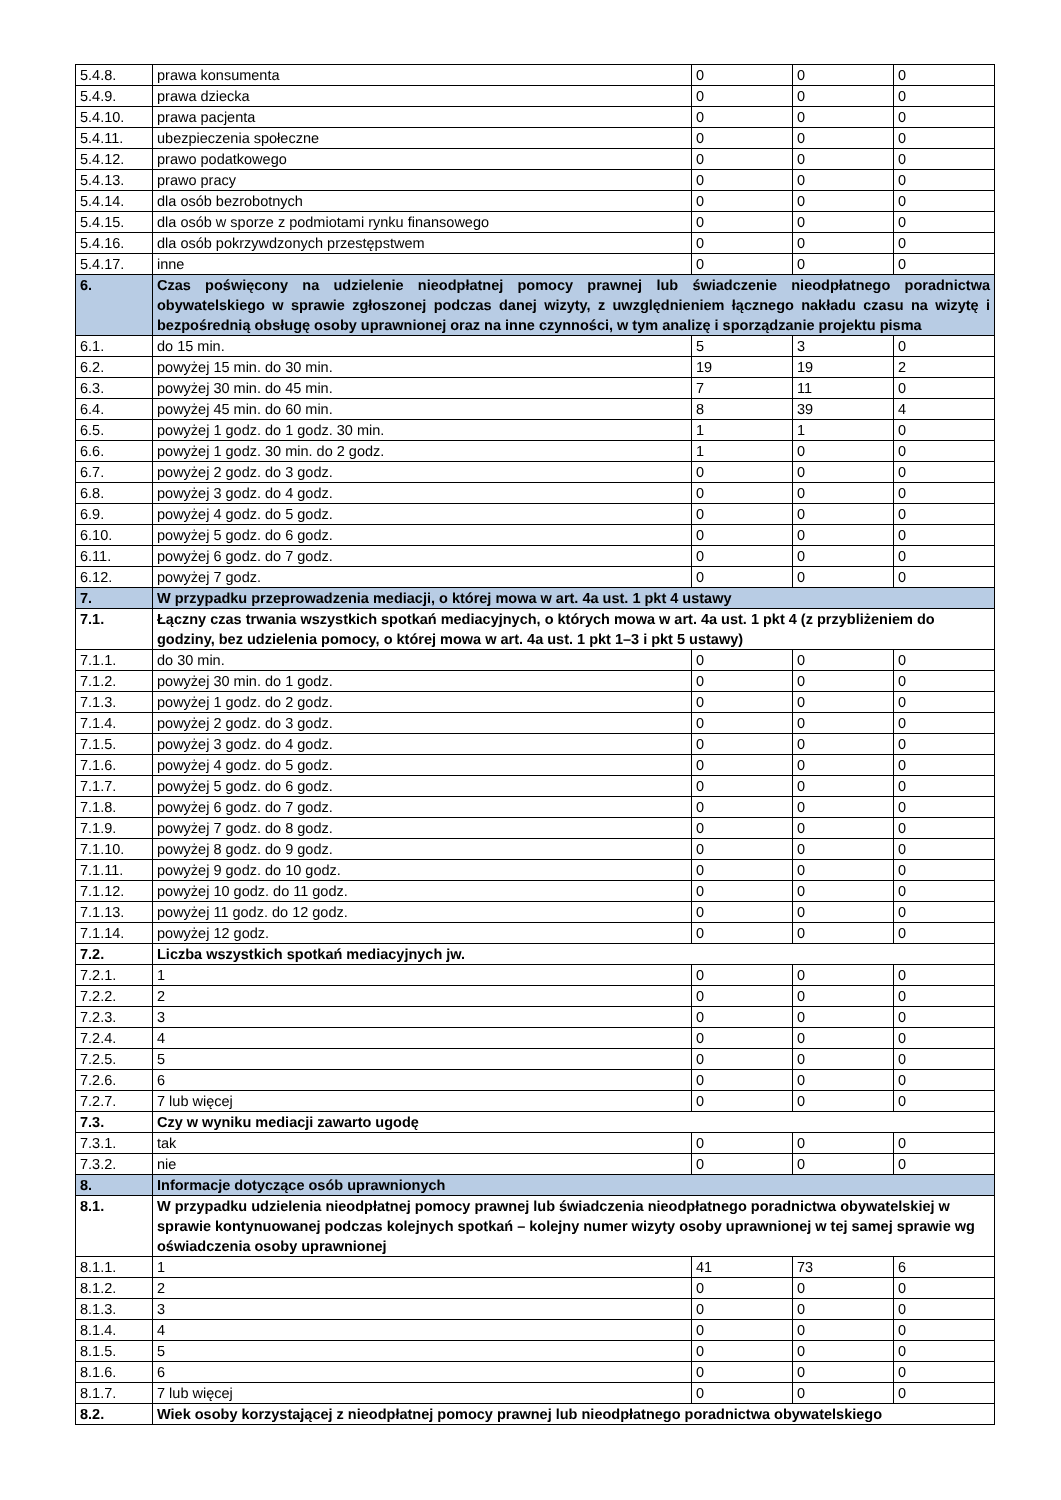| 5.4.8. | prawa konsumenta | 0 | 0 | 0 |
| 5.4.9. | prawa dziecka | 0 | 0 | 0 |
| 5.4.10. | prawa pacjenta | 0 | 0 | 0 |
| 5.4.11. | ubezpieczenia społeczne | 0 | 0 | 0 |
| 5.4.12. | prawo podatkowego | 0 | 0 | 0 |
| 5.4.13. | prawo pracy | 0 | 0 | 0 |
| 5.4.14. | dla osób bezrobotnych | 0 | 0 | 0 |
| 5.4.15. | dla osób w sporze z podmiotami rynku finansowego | 0 | 0 | 0 |
| 5.4.16. | dla osób pokrzywdzonych przestępstwem | 0 | 0 | 0 |
| 5.4.17. | inne | 0 | 0 | 0 |
| 6. | Czas poświęcony na udzielenie nieodpłatnej pomocy prawnej lub świadczenie nieodpłatnego poradnictwa obywatelskiego w sprawie zgłoszonej podczas danej wizyty, z uwzględnieniem łącznego nakładu czasu na wizytę i bezpośrednią obsługę osoby uprawnionej oraz na inne czynności, w tym analizę i sporządzanie projektu pisma | | | |
| 6.1. | do 15 min. | 5 | 3 | 0 |
| 6.2. | powyżej 15 min. do 30 min. | 19 | 19 | 2 |
| 6.3. | powyżej 30 min. do 45 min. | 7 | 11 | 0 |
| 6.4. | powyżej 45 min. do 60 min. | 8 | 39 | 4 |
| 6.5. | powyżej 1 godz. do 1 godz. 30 min. | 1 | 1 | 0 |
| 6.6. | powyżej 1 godz. 30 min. do 2 godz. | 1 | 0 | 0 |
| 6.7. | powyżej 2 godz. do 3 godz. | 0 | 0 | 0 |
| 6.8. | powyżej 3 godz. do 4 godz. | 0 | 0 | 0 |
| 6.9. | powyżej 4 godz. do 5 godz. | 0 | 0 | 0 |
| 6.10. | powyżej 5 godz. do 6 godz. | 0 | 0 | 0 |
| 6.11. | powyżej 6 godz. do 7 godz. | 0 | 0 | 0 |
| 6.12. | powyżej 7 godz. | 0 | 0 | 0 |
| 7. | W przypadku przeprowadzenia mediacji, o której mowa w art. 4a ust. 1 pkt 4 ustawy | | | |
| 7.1. | Łączny czas trwania wszystkich spotkań mediacyjnych, o których mowa w art. 4a ust. 1 pkt 4 (z przybliżeniem do godziny, bez udzielenia pomocy, o której mowa w art. 4a ust. 1 pkt 1–3 i pkt 5 ustawy) | | | |
| 7.1.1. | do 30 min. | 0 | 0 | 0 |
| 7.1.2. | powyżej 30 min. do 1 godz. | 0 | 0 | 0 |
| 7.1.3. | powyżej 1 godz. do 2 godz. | 0 | 0 | 0 |
| 7.1.4. | powyżej 2 godz. do 3 godz. | 0 | 0 | 0 |
| 7.1.5. | powyżej 3 godz. do 4 godz. | 0 | 0 | 0 |
| 7.1.6. | powyżej 4 godz. do 5 godz. | 0 | 0 | 0 |
| 7.1.7. | powyżej 5 godz. do 6 godz. | 0 | 0 | 0 |
| 7.1.8. | powyżej 6 godz. do 7 godz. | 0 | 0 | 0 |
| 7.1.9. | powyżej 7 godz. do 8 godz. | 0 | 0 | 0 |
| 7.1.10. | powyżej 8 godz. do 9 godz. | 0 | 0 | 0 |
| 7.1.11. | powyżej 9 godz. do 10 godz. | 0 | 0 | 0 |
| 7.1.12. | powyżej 10 godz. do 11 godz. | 0 | 0 | 0 |
| 7.1.13. | powyżej 11 godz. do 12 godz. | 0 | 0 | 0 |
| 7.1.14. | powyżej 12 godz. | 0 | 0 | 0 |
| 7.2. | Liczba wszystkich spotkań mediacyjnych jw. | | | |
| 7.2.1. | 1 | 0 | 0 | 0 |
| 7.2.2. | 2 | 0 | 0 | 0 |
| 7.2.3. | 3 | 0 | 0 | 0 |
| 7.2.4. | 4 | 0 | 0 | 0 |
| 7.2.5. | 5 | 0 | 0 | 0 |
| 7.2.6. | 6 | 0 | 0 | 0 |
| 7.2.7. | 7 lub więcej | 0 | 0 | 0 |
| 7.3. | Czy w wyniku mediacji zawarto ugodę | | | |
| 7.3.1. | tak | 0 | 0 | 0 |
| 7.3.2. | nie | 0 | 0 | 0 |
| 8. | Informacje dotyczące osób uprawnionych | | | |
| 8.1. | W przypadku udzielenia nieodpłatnej pomocy prawnej lub świadczenia nieodpłatnego poradnictwa obywatelskiej w sprawie kontynuowanej podczas kolejnych spotkań – kolejny numer wizyty osoby uprawnionej w tej samej sprawie wg oświadczenia osoby uprawnionej | | | |
| 8.1.1. | 1 | 41 | 73 | 6 |
| 8.1.2. | 2 | 0 | 0 | 0 |
| 8.1.3. | 3 | 0 | 0 | 0 |
| 8.1.4. | 4 | 0 | 0 | 0 |
| 8.1.5. | 5 | 0 | 0 | 0 |
| 8.1.6. | 6 | 0 | 0 | 0 |
| 8.1.7. | 7 lub więcej | 0 | 0 | 0 |
| 8.2. | Wiek osoby korzystającej z nieodpłatnej pomocy prawnej lub nieodpłatnego poradnictwa obywatelskiego | | | |